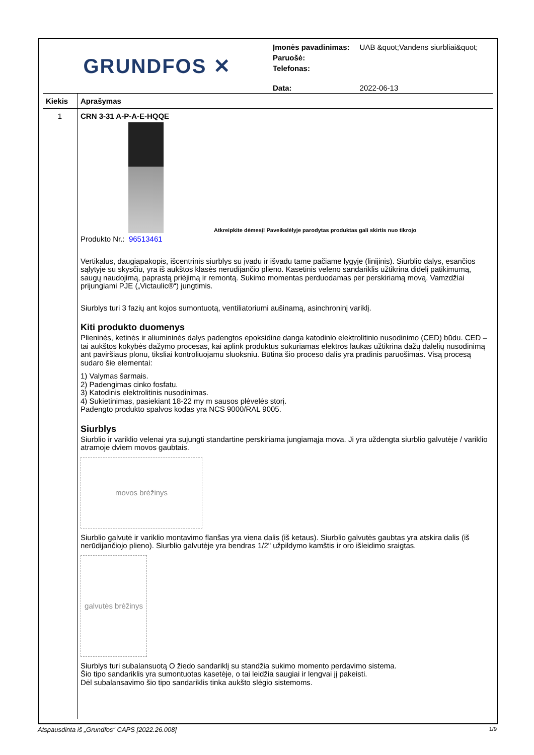GRUNDFOS ✕
| Įmonės pavadinimas: | UAB &quot;Vandens siurbliai&quot; |
| Paruošė: | |
| Telefonas: | |
| Data: | 2022-06-13 |
| Kiekis | Aprašymas |
| --- | --- |
| 1 | CRN 3-31 A-P-A-E-HQQE Atkreipkite dėmesį! Paveikslėlyje parodytas produktas gali skirtis nuo tikrojo Produkto Nr.: 96513461 Vertikalus, daugiapakopis, išcentrinis siurblys su įvadu ir išvadu tame pačiame lygyje (linijinis). Siurblio dalys, esančios sąlytyje su skysčiu, yra iš aukštos klasės nerūdijančio plieno. Kasetinis veleno sandariklis užtikrina didelį patikimumą, saugų naudojimą, paprastą priėjimą ir remontą. Sukimo momentas perduodamas per perskiriamą movą. Vamzdžiai prijungiami PJE („Victaulic®“) jungtimis. Siurblys turi 3 fazių ant kojos sumontuotą, ventiliatoriumi aušinamą, asinchroninį variklį. Kiti produkto duomenys Plieninės, ketinės ir aliumininės dalys padengtos epoksidine danga katodinio elektrolitinio nusodinimo (CED) būdu. CED – tai aukštos kokybės dažymo procesas, kai aplink produktus sukuriamas elektros laukas užtikrina dažų dalelių nusodinimą ant paviršiaus plonu, tiksliai kontroliuojamu sluoksniu. Būtina šio proceso dalis yra pradinis paruošimas. Visą procesą sudaro šie elementai: 1) Valymas šarmais. 2) Padengimas cinko fosfatu. 3) Katodinis elektrolitinis nusodinimas. 4) Sukietinimas, pasiekiant 18-22 my m sausos plėvelės storį. Padengto produkto spalvos kodas yra NCS 9000/RAL 9005. Siurblys Siurblio ir variklio velenai yra sujungti standartine perskiriama jungiamąja mova. Ji yra uždengta siurblio galvutėje / variklio atramoje dviem movos gaubtais. movos brėžinys Siurblio galvutė ir variklio montavimo flanšas yra viena dalis (iš ketaus). Siurblio galvutės gaubtas yra atskira dalis (iš nerūdijančiojo plieno). Siurblio galvutėje yra bendras 1/2" užpildymo kamštis ir oro išleidimo sraigtas. galvutės brėžinys Siurblys turi subalansuotą O žiedo sandariklį su standžia sukimo momento perdavimo sistema. Šio tipo sandariklis yra sumontuotas kasetėje, o tai leidžia saugiai ir lengvai jį pakeisti. Dėl subalansavimo šio tipo sandariklis tinka aukšto slėgio sistemoms. |
Atspausdinta iš „Grundfos“ CAPS [2022.26.008] 1/9